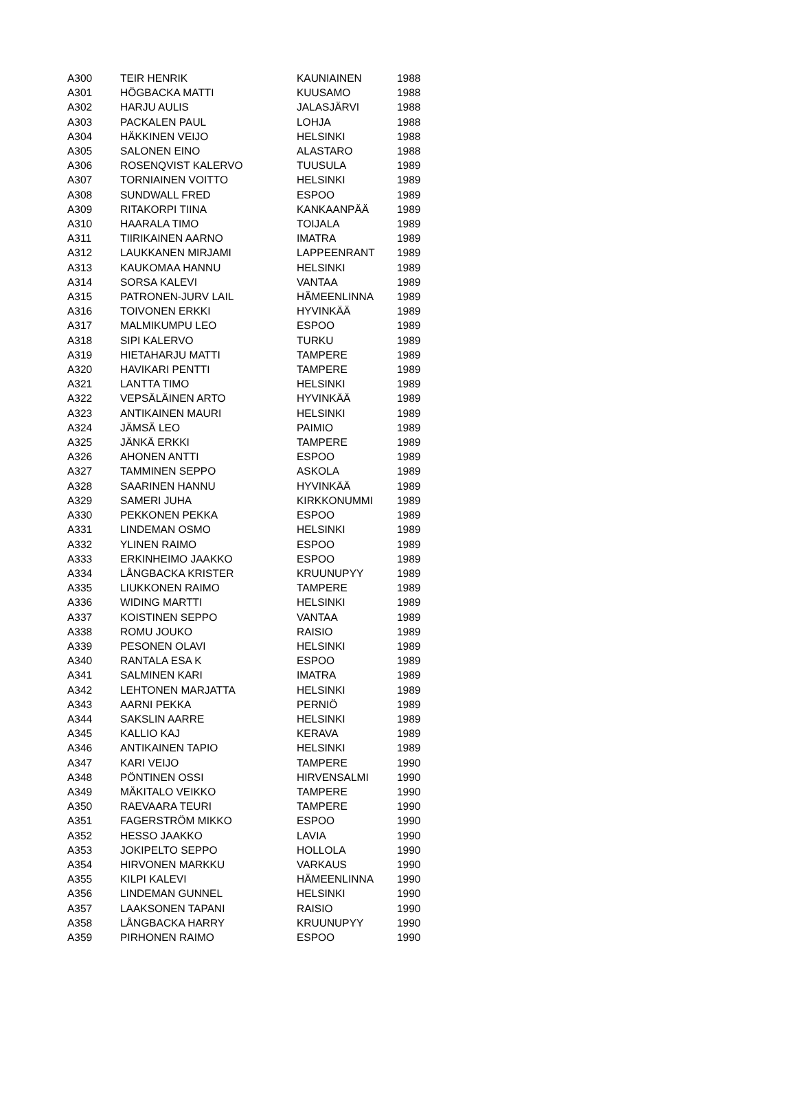| A300 | TEIR HENRIK | KAUNIAINEN | 1988 |
| A301 | HÖGBACKA MATTI | KUUSAMO | 1988 |
| A302 | HARJU AULIS | JALASJÄRVI | 1988 |
| A303 | PACKALEN PAUL | LOHJA | 1988 |
| A304 | HÄKKINEN VEIJO | HELSINKI | 1988 |
| A305 | SALONEN EINO | ALASTARO | 1988 |
| A306 | ROSENQVIST KALERVO | TUUSULA | 1989 |
| A307 | TORNIAINEN VOITTO | HELSINKI | 1989 |
| A308 | SUNDWALL FRED | ESPOO | 1989 |
| A309 | RITAKORPI TIINA | KANKAANPÄÄ | 1989 |
| A310 | HAARALA TIMO | TOIJALA | 1989 |
| A311 | TIIRIKAINEN AARNO | IMATRA | 1989 |
| A312 | LAUKKANEN MIRJAMI | LAPPEENRANT | 1989 |
| A313 | KAUKOMAA HANNU | HELSINKI | 1989 |
| A314 | SORSA KALEVI | VANTAA | 1989 |
| A315 | PATRONEN-JURV LAIL | HÄMEENLINNA | 1989 |
| A316 | TOIVONEN ERKKI | HYVINKÄÄ | 1989 |
| A317 | MALMIKUMPU LEO | ESPOO | 1989 |
| A318 | SIPI KALERVO | TURKU | 1989 |
| A319 | HIETAHARJU MATTI | TAMPERE | 1989 |
| A320 | HAVIKARI PENTTI | TAMPERE | 1989 |
| A321 | LANTTA TIMO | HELSINKI | 1989 |
| A322 | VEPSÄLÄINEN ARTO | HYVINKÄÄ | 1989 |
| A323 | ANTIKAINEN MAURI | HELSINKI | 1989 |
| A324 | JÄMSÄ LEO | PAIMIO | 1989 |
| A325 | JÄNKÄ ERKKI | TAMPERE | 1989 |
| A326 | AHONEN ANTTI | ESPOO | 1989 |
| A327 | TAMMINEN SEPPO | ASKOLA | 1989 |
| A328 | SAARINEN HANNU | HYVINKÄÄ | 1989 |
| A329 | SAMERI JUHA | KIRKKONUMMI | 1989 |
| A330 | PEKKONEN PEKKA | ESPOO | 1989 |
| A331 | LINDEMAN OSMO | HELSINKI | 1989 |
| A332 | YLINEN RAIMO | ESPOO | 1989 |
| A333 | ERKINHEIMO JAAKKO | ESPOO | 1989 |
| A334 | LÅNGBACKA KRISTER | KRUUNUPYY | 1989 |
| A335 | LIUKKONEN RAIMO | TAMPERE | 1989 |
| A336 | WIDING MARTTI | HELSINKI | 1989 |
| A337 | KOISTINEN SEPPO | VANTAA | 1989 |
| A338 | ROMU JOUKO | RAISIO | 1989 |
| A339 | PESONEN OLAVI | HELSINKI | 1989 |
| A340 | RANTALA ESA K | ESPOO | 1989 |
| A341 | SALMINEN KARI | IMATRA | 1989 |
| A342 | LEHTONEN MARJATTA | HELSINKI | 1989 |
| A343 | AARNI PEKKA | PERNIÖ | 1989 |
| A344 | SAKSLIN AARRE | HELSINKI | 1989 |
| A345 | KALLIO KAJ | KERAVA | 1989 |
| A346 | ANTIKAINEN TAPIO | HELSINKI | 1989 |
| A347 | KARI VEIJO | TAMPERE | 1990 |
| A348 | PÖNTINEN OSSI | HIRVENSALMI | 1990 |
| A349 | MÄKITALO VEIKKO | TAMPERE | 1990 |
| A350 | RAEVAARA TEURI | TAMPERE | 1990 |
| A351 | FAGERSTRÖM MIKKO | ESPOO | 1990 |
| A352 | HESSO JAAKKO | LAVIA | 1990 |
| A353 | JOKIPELTO SEPPO | HOLLOLA | 1990 |
| A354 | HIRVONEN MARKKU | VARKAUS | 1990 |
| A355 | KILPI KALEVI | HÄMEENLINNA | 1990 |
| A356 | LINDEMAN GUNNEL | HELSINKI | 1990 |
| A357 | LAAKSONEN TAPANI | RAISIO | 1990 |
| A358 | LÅNGBACKA HARRY | KRUUNUPYY | 1990 |
| A359 | PIRHONEN RAIMO | ESPOO | 1990 |